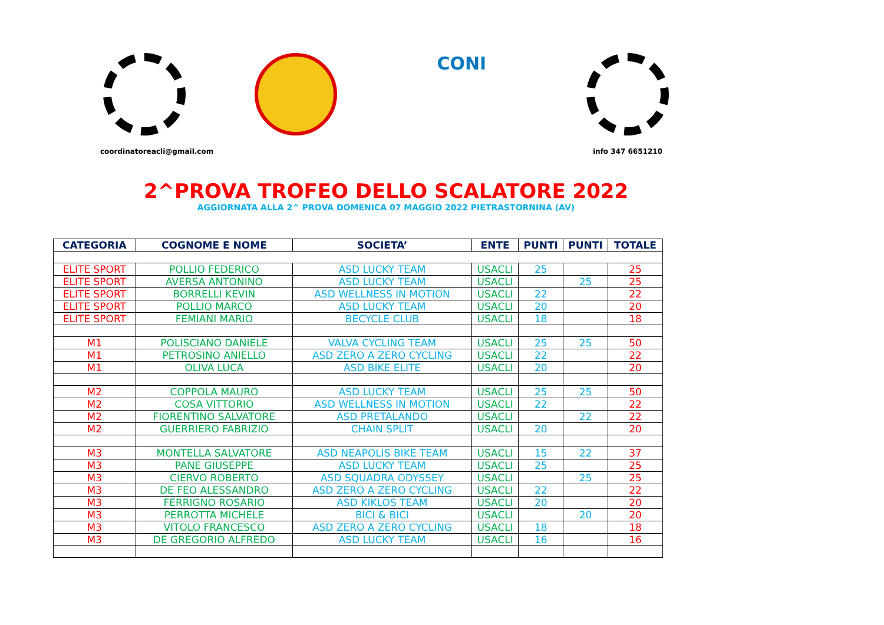coordinatoreacli@gmail.com
CONI
info 347 6651210
2^PROVA TROFEO DELLO SCALATORE 2022
AGGIORNATA ALLA 2^ PROVA DOMENICA 07 MAGGIO 2022 PIETRASTORNINA (AV)
| CATEGORIA | COGNOME E NOME | SOCIETA’ | ENTE | PUNTI | PUNTI | TOTALE |
| --- | --- | --- | --- | --- | --- | --- |
| ELITE SPORT | POLLIO FEDERICO | ASD LUCKY TEAM | USACLI | 25 | | 25 |
| ELITE SPORT | AVERSA ANTONINO | ASD LUCKY TEAM | USACLI | | 25 | 25 |
| ELITE SPORT | BORRELLI KEVIN | ASD WELLNESS IN MOTION | USACLI | 22 | | 22 |
| ELITE SPORT | POLLIO MARCO | ASD LUCKY TEAM | USACLI | 20 | | 20 |
| ELITE SPORT | FEMIANI MARIO | BECYCLE CLUB | USACLI | 18 | | 18 |
| M1 | POLISCIANO DANIELE | VALVA CYCLING TEAM | USACLI | 25 | 25 | 50 |
| M1 | PETROSINO ANIELLO | ASD ZERO A ZERO CYCLING | USACLI | 22 | | 22 |
| M1 | OLIVA LUCA | ASD BIKE ELITE | USACLI | 20 | | 20 |
| M2 | COPPOLA MAURO | ASD LUCKY TEAM | USACLI | 25 | 25 | 50 |
| M2 | COSA VITTORIO | ASD WELLNESS IN MOTION | USACLI | 22 | | 22 |
| M2 | FIORENTINO SALVATORE | ASD PRETALANDO | USACLI | | 22 | 22 |
| M2 | GUERRIERO FABRIZIO | CHAIN SPLIT | USACLI | 20 | | 20 |
| M3 | MONTELLA SALVATORE | ASD NEAPOLIS BIKE TEAM | USACLI | 15 | 22 | 37 |
| M3 | PANE GIUSEPPE | ASD LUCKY TEAM | USACLI | 25 | | 25 |
| M3 | CIERVO ROBERTO | ASD SQUADRA ODYSSEY | USACLI | | 25 | 25 |
| M3 | DE FEO ALESSANDRO | ASD ZERO A ZERO CYCLING | USACLI | 22 | | 22 |
| M3 | FERRIGNO ROSARIO | ASD KIKLOS TEAM | USACLI | 20 | | 20 |
| M3 | PERROTTA MICHELE | BICI & BICI | USACLI | | 20 | 20 |
| M3 | VITOLO FRANCESCO | ASD ZERO A ZERO CYCLING | USACLI | 18 | | 18 |
| M3 | DE GREGORIO ALFREDO | ASD LUCKY TEAM | USACLI | 16 | | 16 |